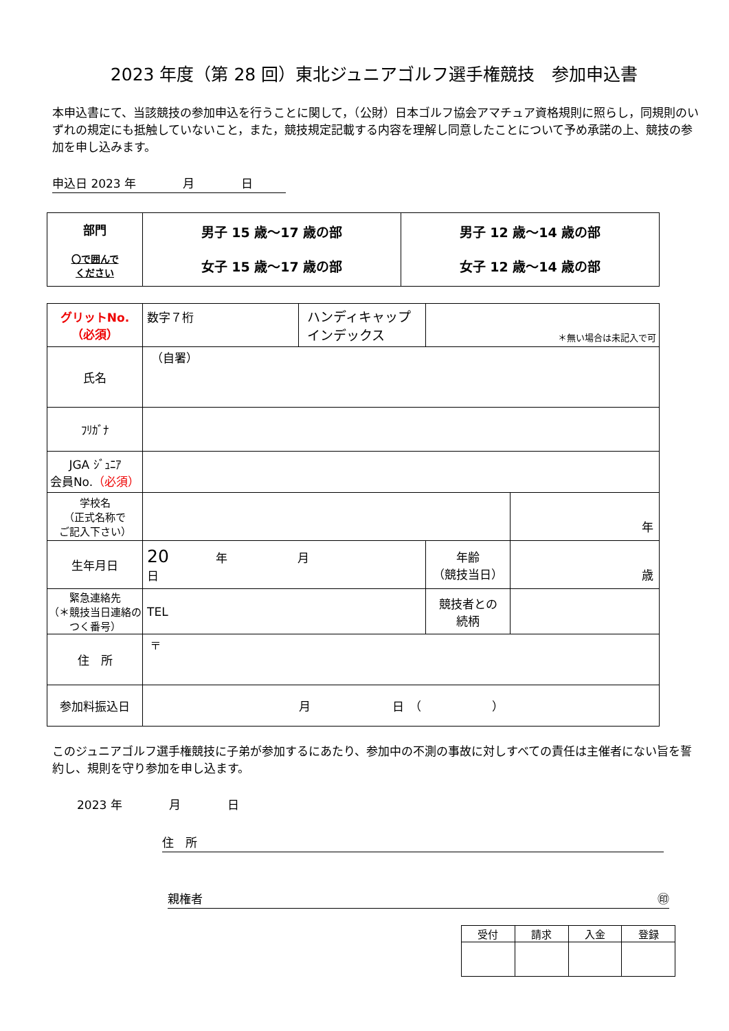2023 年度（第 28 回）東北ジュニアゴルフ選手権競技　参加申込書
本申込書にて、当該競技の参加申込を行うことに関して，（公財）日本ゴルフ協会アマチュア資格規則に照らし，同規則のいずれの規定にも抵触していないこと，また，競技規定記載する内容を理解し同意したことについて予め承諾の上、競技の参加を申し込みます。
申込日 2023 年　　　　月　　　　日
| 部門 〇で囲んで ください | 男子 15 歳～17 歳の部 女子 15 歳～17 歳の部 | 男子 12 歳～14 歳の部 女子 12 歳～14 歳の部 |
| グリットNo. （必須） | 数字７桁 | ハンディキャップインデックス | ＊無い場合は未記入で可 | |
| 氏名 | （自署） | | | |
| ﾌﾘｶﾞﾅ | | | | |
| JGA ｼﾞｭﾆｱ 会員No. （必須） | | | | |
| 学校名 （正式名称で ご記入下さい） | | | | 年 |
| 生年月日 | 20 年 月 日 | | 年齢 （競技当日） | 歳 |
| 緊急連絡先 （＊競技当日連絡のつく番号） | TEL | | 競技者との 続柄 | |
| 住 所 | 〒 | | | |
| 参加料振込日 | 月 日 （ ） | | | |
このジュニアゴルフ選手権競技に子弟が参加するにあたり、参加中の不測の事故に対しすべての責任は主催者にない旨を誓約し、規則を守り参加を申し込ます。
2023 年　　　　月　　　　日
住　所
親権者 ㊞
| 受付 | 請求 | 入金 | 登録 |